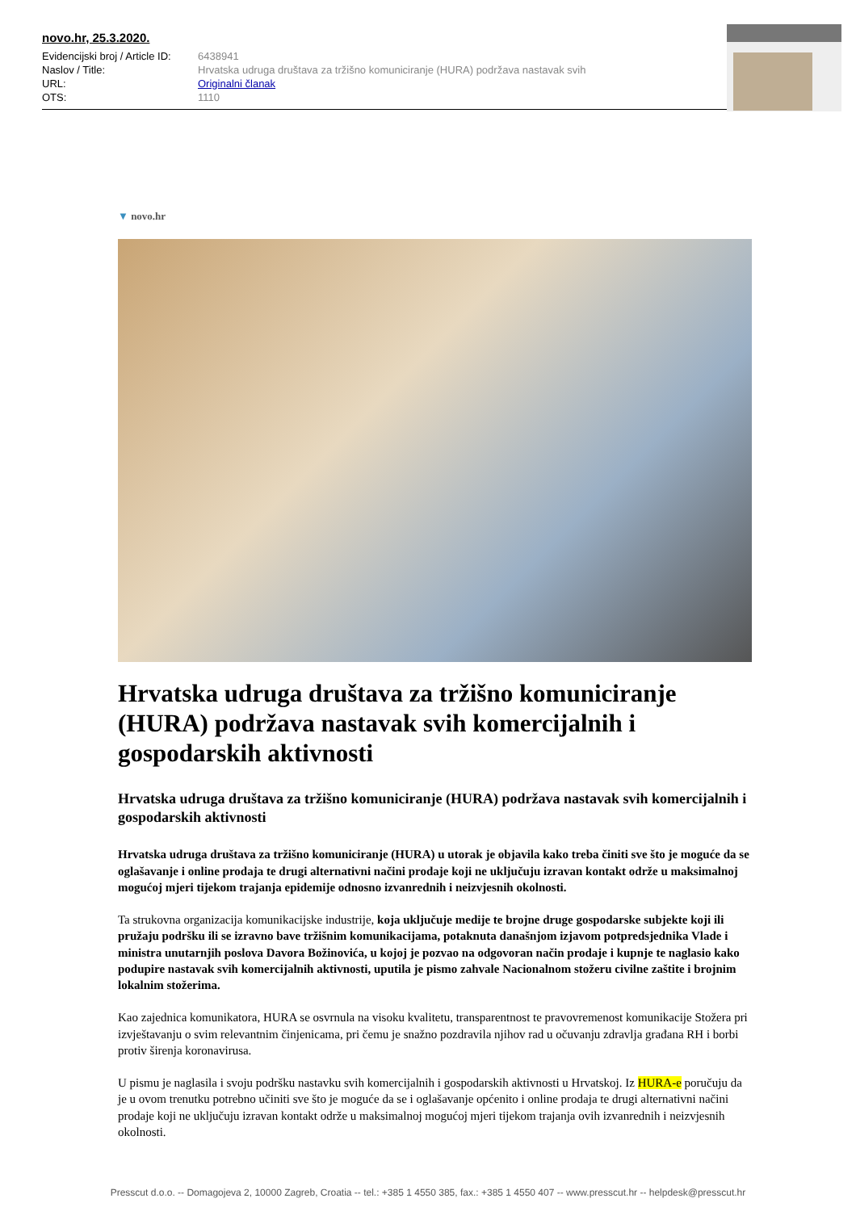novo.hr, 25.3.2020.
| Evidencijski broj / Article ID: | 6438941 |
| Naslov / Title: | Hrvatska udruga društava za tržišno komuniciranje (HURA) podržava nastavak svih |
| URL: | Originalni članak |
| OTS: | 1110 |
▼ novo.hr
Hrvatska udruga društava za tržišno komuniciranje (HURA) podržava nastavak svih komercijalnih i gospodarskih aktivnosti
Hrvatska udruga društava za tržišno komuniciranje (HURA) podržava nastavak svih komercijalnih i gospodarskih aktivnosti
Hrvatska udruga društava za tržišno komuniciranje (HURA) u utorak je objavila kako treba činiti sve što je moguće da se oglašavanje i online prodaja te drugi alternativni načini prodaje koji ne uključuju izravan kontakt održe u maksimalnoj mogućoj mjeri tijekom trajanja epidemije odnosno izvanrednih i neizvjesnih okolnosti.
Ta strukovna organizacija komunikacijske industrije, koja uključuje medije te brojne druge gospodarske subjekte koji ili pružaju podršku ili se izravno bave tržišnim komunikacijama, potaknuta današnjom izjavom potpredsjednika Vlade i ministra unutarnjih poslova Davora Božinovića, u kojoj je pozvao na odgovoran način prodaje i kupnje te naglasio kako podupire nastavak svih komercijalnih aktivnosti, uputila je pismo zahvale Nacionalnom stožeru civilne zaštite i brojnim lokalnim stožerima.
Kao zajednica komunikatora, HURA se osvrnula na visoku kvalitetu, transparentnost te pravovremenost komunikacije Stožera pri izvještavanju o svim relevantnim činjenicama, pri čemu je snažno pozdravila njihov rad u očuvanju zdravlja građana RH i borbi protiv širenja koronavirusa.
U pismu je naglasila i svoju podršku nastavku svih komercijalnih i gospodarskih aktivnosti u Hrvatskoj. Iz HURA-e poručuju da je u ovom trenutku potrebno učiniti sve što je moguće da se i oglašavanje općenito i online prodaja te drugi alternativni načini prodaje koji ne uključuju izravan kontakt održe u maksimalnoj mogućoj mjeri tijekom trajanja ovih izvanrednih i neizvjesnih okolnosti.
Presscut d.o.o. -- Domagojeva 2, 10000 Zagreb, Croatia -- tel.: +385 1 4550 385, fax.: +385 1 4550 407 -- www.presscut.hr -- helpdesk@presscut.hr